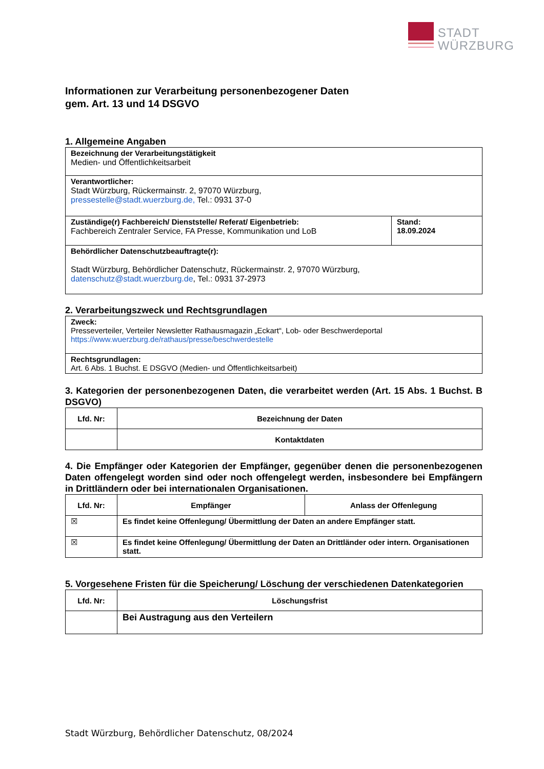STADT
WÜRZBURG
Informationen zur Verarbeitung personenbezogener Daten
gem. Art. 13 und 14 DSGVO
1. Allgemeine Angaben
| Bezeichnung der Verarbeitungstätigkeit Medien- und Öffentlichkeitsarbeit | |
| Verantwortlicher: Stadt Würzburg, Rückermainstr. 2, 97070 Würzburg, pressestelle@stadt.wuerzburg.de, Tel.: 0931 37-0 | |
| Zuständige(r) Fachbereich/ Dienststelle/ Referat/ Eigenbetrieb: Fachbereich Zentraler Service, FA Presse, Kommunikation und LoB | Stand: 18.09.2024 |
| Behördlicher Datenschutzbeauftragte(r): Stadt Würzburg, Behördlicher Datenschutz, Rückermainstr. 2, 97070 Würzburg, datenschutz@stadt.wuerzburg.de , Tel.: 0931 37-2973 | |
2. Verarbeitungszweck und Rechtsgrundlagen
| Zweck: Presseverteiler, Verteiler Newsletter Rathausmagazin „Eckart“, Lob- oder Beschwerdeportal https://www.wuerzburg.de/rathaus/presse/beschwerdestelle |
| Rechtsgrundlagen: Art. 6 Abs. 1 Buchst. E DSGVO (Medien- und Öffentlichkeitsarbeit) |
3. Kategorien der personenbezogenen Daten, die verarbeitet werden (Art. 15 Abs. 1 Buchst. B DSGVO)
| Lfd. Nr: | Bezeichnung der Daten |
| --- | --- |
| | Kontaktdaten |
4. Die Empfänger oder Kategorien der Empfänger, gegenüber denen die personenbezogenen Daten offengelegt worden sind oder noch offengelegt werden, insbesondere bei Empfängern in Drittländern oder bei internationalen Organisationen.
| Lfd. Nr: | Empfänger | Anlass der Offenlegung |
| --- | --- | --- |
| ☒ | Es findet keine Offenlegung/ Übermittlung der Daten an andere Empfänger statt. | |
| ☒ | Es findet keine Offenlegung/ Übermittlung der Daten an Drittländer oder intern. Organisationen statt. | |
5. Vorgesehene Fristen für die Speicherung/ Löschung der verschiedenen Datenkategorien
| Lfd. Nr: | Löschungsfrist |
| --- | --- |
| | Bei Austragung aus den Verteilern |
Stadt Würzburg, Behördlicher Datenschutz, 08/2024